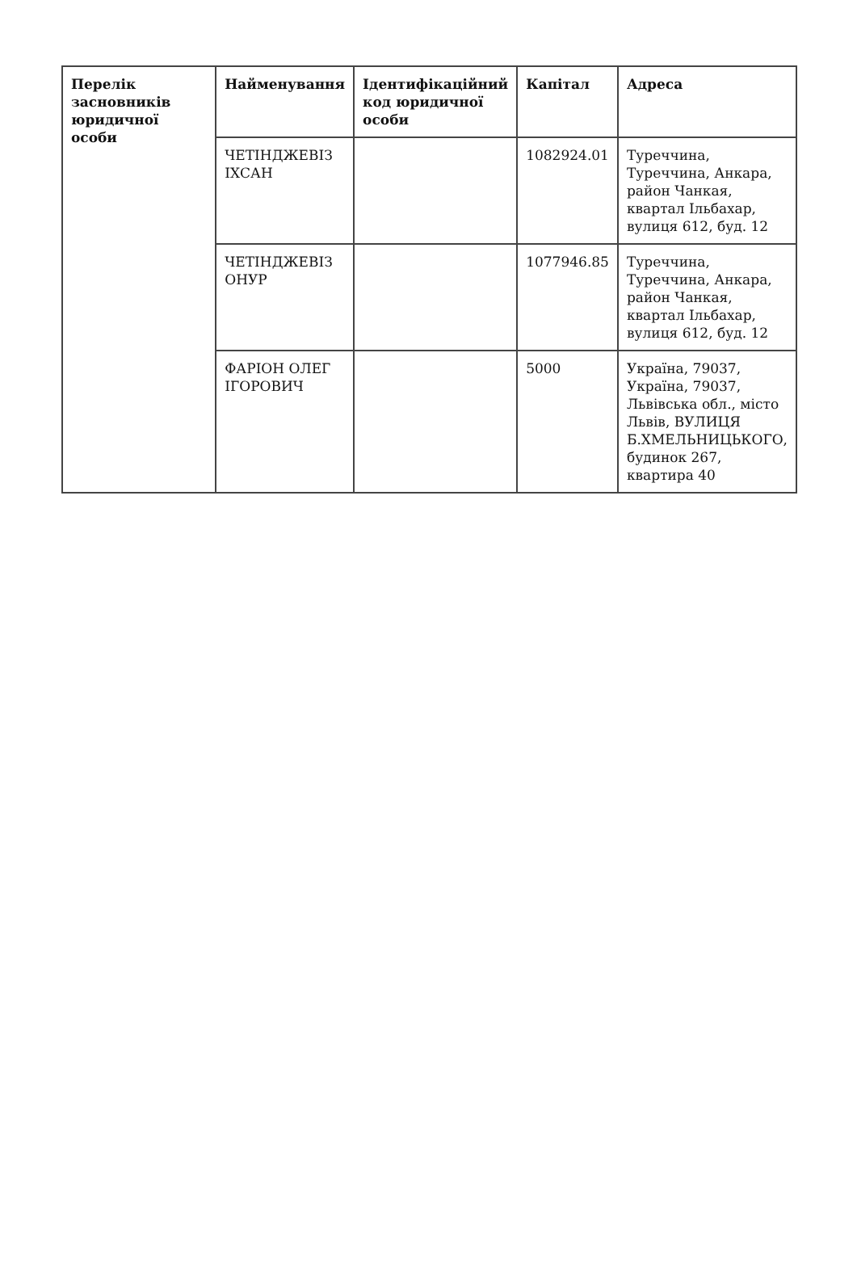| Перелік засновників юридичної особи | Найменування | Ідентифікаційний код юридичної особи | Капітал | Адреса |
| --- | --- | --- | --- | --- |
| | ЧЕТІНДЖЕВІЗ ІХСАН | | 1082924.01 | Туреччина, Туреччина, Анкара, район Чанкая, квартал Ільбахар, вулиця 612, буд. 12 |
| | ЧЕТІНДЖЕВІЗ ОНУР | | 1077946.85 | Туреччина, Туреччина, Анкара, район Чанкая, квартал Ільбахар, вулиця 612, буд. 12 |
| | ФАРІОН ОЛЕГ ІГОРОВИЧ | | 5000 | Україна, 79037, Україна, 79037, Львівська обл., місто Львів, ВУЛИЦЯ Б.ХМЕЛЬНИЦЬКОГО, будинок 267, квартира 40 |